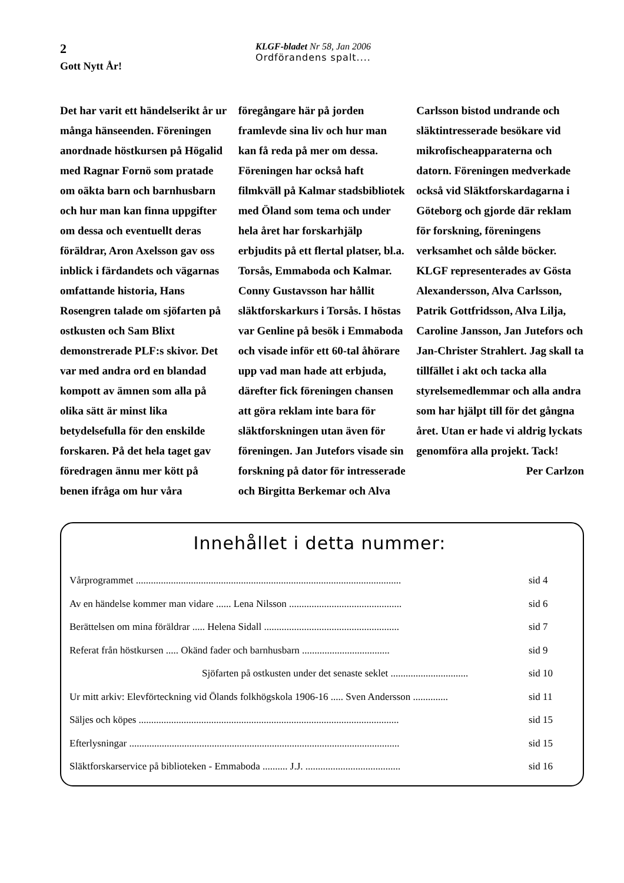2
Gott Nytt År!
KLGF-bladet Nr 58, Jan 2006
Ordförandens spalt....
Det har varit ett händelserikt år ur många hänseenden. Föreningen anordnade höstkursen på Högalid med Ragnar Fornö som pratade om oäkta barn och barnhusbarn och hur man kan finna uppgifter om dessa och eventuellt deras föräldrar, Aron Axelsson gav oss inblick i färdandets och vägarnas omfattande historia, Hans Rosengren talade om sjöfarten på ostkusten och Sam Blixt demonstrerade PLF:s skivor. Det var med andra ord en blandad kompott av ämnen som alla på olika sätt är minst lika betydelsefulla för den enskilde forskaren. På det hela taget gav föredragen ännu mer kött på benen ifråga om hur våra föregångare här på jorden framlevde sina liv och hur man kan få reda på mer om dessa. Föreningen har också haft filmkväll på Kalmar stadsbibliotek med Öland som tema och under hela året har forskarhjälp erbjudits på ett flertal platser, bl.a. Torsås, Emmaboda och Kalmar. Conny Gustavsson har hållit släktforskarkurs i Torsås. I höstas var Genline på besök i Emmaboda och visade inför ett 60-tal åhörare upp vad man hade att erbjuda, därefter fick föreningen chansen att göra reklam inte bara för släktforskningen utan även för föreningen. Jan Jutefors visade sin forskning på dator för intresserade och Birgitta Berkemar och Alva Carlsson bistod undrande och släktintresserade besökare vid mikrofischeapparaterna och datorn. Föreningen medverkade också vid Släktforskardagarna i Göteborg och gjorde där reklam för forskning, föreningens verksamhet och sålde böcker. KLGF representerades av Gösta Alexandersson, Alva Carlsson, Patrik Gottfridsson, Alva Lilja, Caroline Jansson, Jan Jutefors och Jan-Christer Strahlert. Jag skall ta tillfället i akt och tacka alla styrelsemedlemmar och alla andra som har hjälpt till för det gångna året. Utan er hade vi aldrig lyckats genomföra alla projekt. Tack!
Per Carlzon
Innehållet i detta nummer:
Vårprogrammet .......................................................................................................... sid 4
Av en händelse kommer man vidare ...... Lena Nilsson ............................................. sid 6
Berättelsen om mina föräldrar ..... Helena Sidall ...................................................... sid 7
Referat från höstkursen ..... Okänd fader och barnhusbarn ................................... sid 9
Sjöfarten på ostkusten under det senaste seklet ............................... sid 10
Ur mitt arkiv: Elevförteckning vid Ölands folkhögskola 1906-16 ..... Sven Andersson .............. sid 11
Säljes och köpes ........................................................................................................ sid 15
Efterlysningar ............................................................................................................ sid 15
Släktforskarservice på biblioteken - Emmaboda .......... J.J. ...................................... sid 16